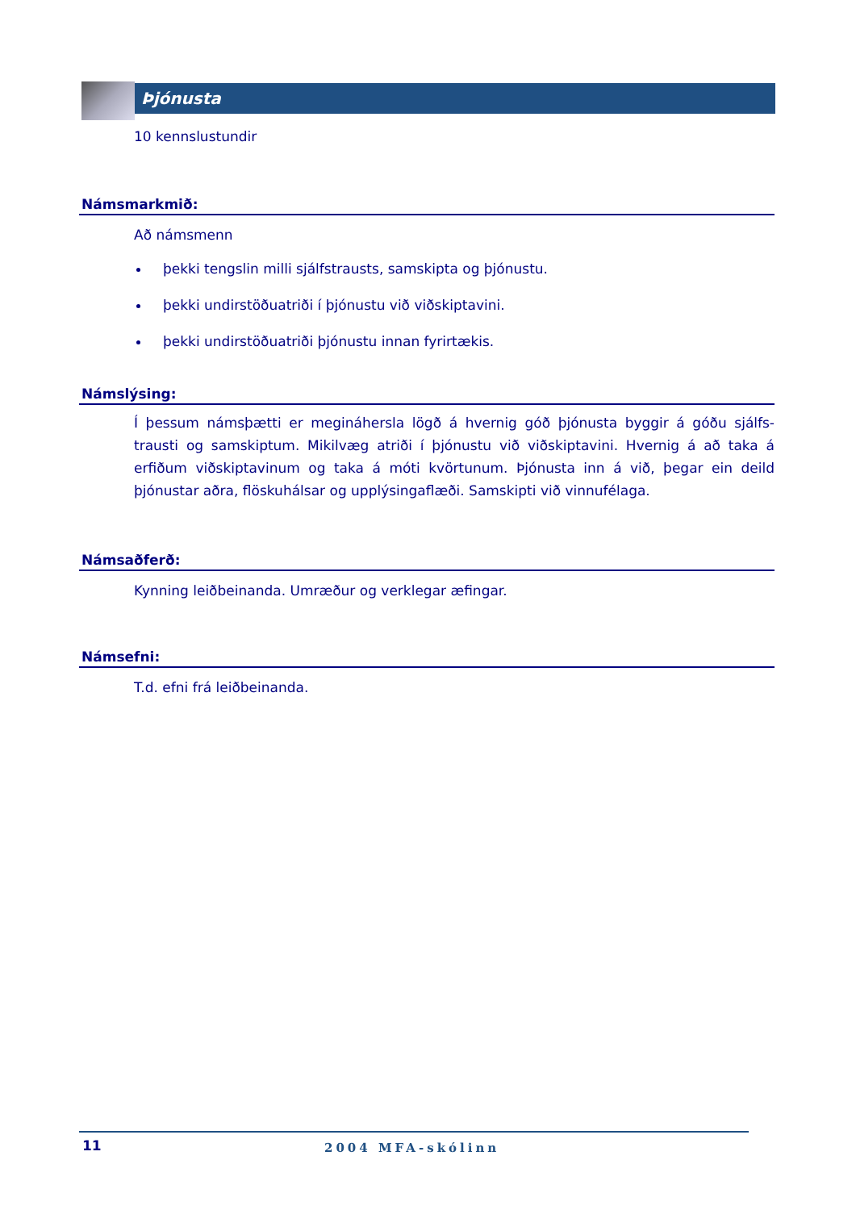Þjónusta
10 kennslustundir
Námsmarkmið:
Að námsmenn
þekki tengslin milli sjálfstrausts, samskipta og þjónustu.
þekki undirstöðuatriði í þjónustu við viðskiptavini.
þekki undirstöðuatriði þjónustu innan fyrirtækis.
Námslýsing:
Í þessum námsþætti er megináhersla lögð á hvernig góð þjónusta byggir á góðu sjálfs-trausti og samskiptum. Mikilvæg atriði í þjónustu við viðskiptavini. Hvernig á að taka á erfiðum viðskiptavinum og taka á móti kvörtunum. Þjónusta inn á við, þegar ein deild þjónustar aðra, flöskuhálsar og upplýsingaflæði. Samskipti við vinnufélaga.
Námsaðferð:
Kynning leiðbeinanda. Umræður og verklegar æfingar.
Námsefni:
T.d. efni frá leiðbeinanda.
11 2004 MFA-skólinn